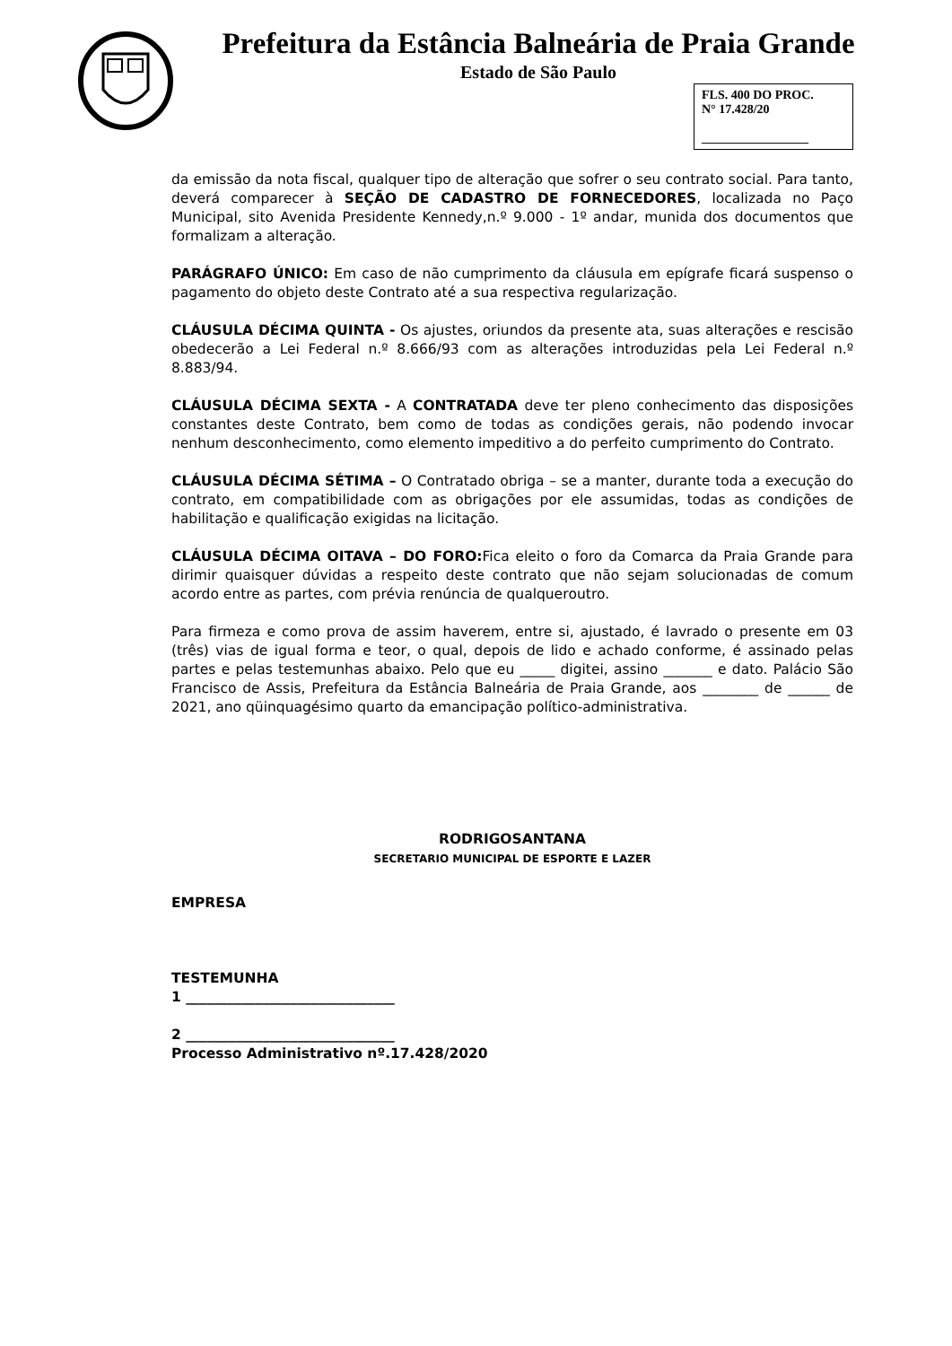Prefeitura da Estância Balneária de Praia Grande
Estado de São Paulo
FLS. 400 DO PROC.
N° 17.428/20
_________________
da emissão da nota fiscal, qualquer tipo de alteração que sofrer o seu contrato social. Para tanto, deverá comparecer à SEÇÃO DE CADASTRO DE FORNECEDORES, localizada no Paço Municipal, sito Avenida Presidente Kennedy,n.º 9.000 - 1º andar, munida dos documentos que formalizam a alteração.
PARÁGRAFO ÚNICO: Em caso de não cumprimento da cláusula em epígrafe ficará suspenso o pagamento do objeto deste Contrato até a sua respectiva regularização.
CLÁUSULA DÉCIMA QUINTA - Os ajustes, oriundos da presente ata, suas alterações e rescisão obedecerão a Lei Federal n.º 8.666/93 com as alterações introduzidas pela Lei Federal n.º 8.883/94.
CLÁUSULA DÉCIMA SEXTA - A CONTRATADA deve ter pleno conhecimento das disposições constantes deste Contrato, bem como de todas as condições gerais, não podendo invocar nenhum desconhecimento, como elemento impeditivo a do perfeito cumprimento do Contrato.
CLÁUSULA DÉCIMA SÉTIMA – O Contratado obriga – se a manter, durante toda a execução do contrato, em compatibilidade com as obrigações por ele assumidas, todas as condições de habilitação e qualificação exigidas na licitação.
CLÁUSULA DÉCIMA OITAVA – DO FORO: Fica eleito o foro da Comarca da Praia Grande para dirimir quaisquer dúvidas a respeito deste contrato que não sejam solucionadas de comum acordo entre as partes, com prévia renúncia de qualquerοutro.
Para firmeza e como prova de assim haverem, entre si, ajustado, é lavrado o presente em 03 (três) vias de igual forma e teor, o qual, depois de lido e achado conforme, é assinado pelas partes e pelas testemunhas abaixo. Pelo que eu _____ digitei, assino _______ e dato. Palácio São Francisco de Assis, Prefeitura da Estância Balneária de Praia Grande, aos ________ de ______ de 2021, ano qüinquagésimo quarto da emancipação político-administrativa.
RODRIGOSANTANA
SECRETARIO MUNICIPAL DE ESPORTE E LAZER
EMPRESA
TESTEMUNHA
1 ______________________________
2 ______________________________
Processo Administrativo nº.17.428/2020